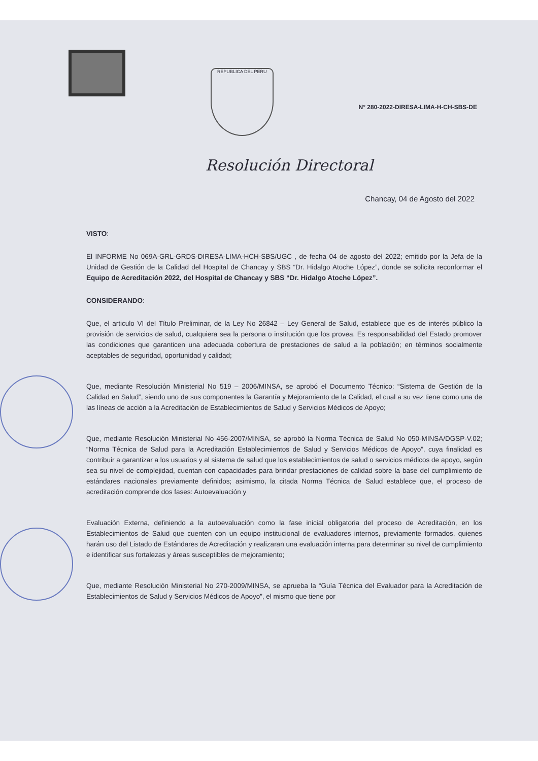REPUBLICA DEL PERU
N° 280-2022-DIRESA-LIMA-H-CH-SBS-DE
Resolución Directoral
Chancay, 04 de Agosto del 2022
VISTO:
El INFORME No 069A-GRL-GRDS-DIRESA-LIMA-HCH-SBS/UGC , de fecha 04 de agosto del 2022; emitido por la Jefa de la Unidad de Gestión de la Calidad del Hospital de Chancay y SBS “Dr. Hidalgo Atoche López”, donde se solicita reconformar el Equipo de Acreditación 2022, del Hospital de Chancay y SBS “Dr. Hidalgo Atoche López”.
CONSIDERANDO:
Que, el articulo VI del Título Preliminar, de la Ley No 26842 – Ley General de Salud, establece que es de interés público la provisión de servicios de salud, cualquiera sea la persona o institución que los provea. Es responsabilidad del Estado promover las condiciones que garanticen una adecuada cobertura de prestaciones de salud a la población; en términos socialmente aceptables de seguridad, oportunidad y calidad;
Que, mediante Resolución Ministerial No 519 – 2006/MINSA, se aprobó el Documento Técnico: “Sistema de Gestión de la Calidad en Salud”, siendo uno de sus componentes la Garantía y Mejoramiento de la Calidad, el cual a su vez tiene como una de las líneas de acción a la Acreditación de Establecimientos de Salud y Servicios Médicos de Apoyo;
Que, mediante Resolución Ministerial No 456-2007/MINSA, se aprobó la Norma Técnica de Salud No 050-MINSA/DGSP-V.02; “Norma Técnica de Salud para la Acreditación Establecimientos de Salud y Servicios Médicos de Apoyo”, cuya finalidad es contribuir a garantizar a los usuarios y al sistema de salud que los establecimientos de salud o servicios médicos de apoyo, según sea su nivel de complejidad, cuentan con capacidades para brindar prestaciones de calidad sobre la base del cumplimiento de estándares nacionales previamente definidos; asimismo, la citada Norma Técnica de Salud establece que, el proceso de acreditación comprende dos fases: Autoevaluación y
Evaluación Externa, definiendo a la autoevaluación como la fase inicial obligatoria del proceso de Acreditación, en los Establecimientos de Salud que cuenten con un equipo institucional de evaluadores internos, previamente formados, quienes harán uso del Listado de Estándares de Acreditación y realizaran una evaluación interna para determinar su nivel de cumplimiento e identificar sus fortalezas y áreas susceptibles de mejoramiento;
Que, mediante Resolución Ministerial No 270-2009/MINSA, se aprueba la “Guía Técnica del Evaluador para la Acreditación de Establecimientos de Salud y Servicios Médicos de Apoyo”, el mismo que tiene por